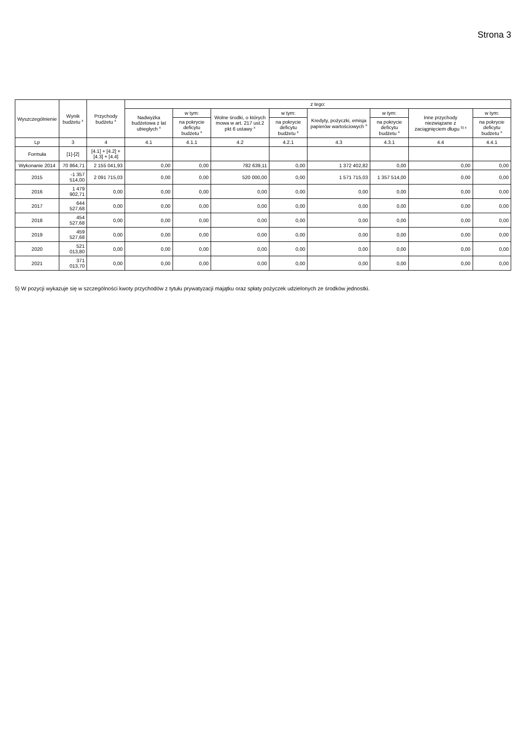Strona 3
| Wyszczególnienie | Wynik budżetu <sup>x</sup> | Przychody budżetu <sup>x</sup> | z tego: | | | | | | | |
| --- | --- | --- | --- | --- | --- | --- | --- | --- | --- | --- |
| | | | Nadwyżka budżetowa z lat ubiegłych <sup>x</sup> | w tym: | Wolne środki, o których mowa w art. 217 ust.2 pkt 6 ustawy <sup>x</sup> | w tym: | Kredyty, pożyczki, emisja papierów wartościowych <sup>x</sup> | w tym: | Inne przychody niezwiązane z zaciągnięciem długu <sup>5) x</sup> | w tym: |
| | | | | na pokrycie deficytu budżetu <sup>x</sup> | | na pokrycie deficytu budżetu <sup>x</sup> | | na pokrycie deficytu budżetu <sup>x</sup> | | na pokrycie deficytu budżetu <sup>x</sup> |
| Lp | 3 | 4 | 4.1 | 4.1.1 | 4.2 | 4.2.1 | 4.3 | 4.3.1 | 4.4 | 4.4.1 |
| Formuła | [1]-[2] | [4.1] + [4.2] + [4.3] + [4.4] | | | | | | | | |
| Wykonanie 2014 | 70 864,71 | 2 155 041,93 | 0,00 | 0,00 | 782 639,11 | 0,00 | 1 372 402,82 | 0,00 | 0,00 | 0,00 |
| 2015 | -1 357 514,00 | 2 091 715,03 | 0,00 | 0,00 | 520 000,00 | 0,00 | 1 571 715,03 | 1 357 514,00 | 0,00 | 0,00 |
| 2016 | 1 479 902,71 | 0,00 | 0,00 | 0,00 | 0,00 | 0,00 | 0,00 | 0,00 | 0,00 | 0,00 |
| 2017 | 644 527,68 | 0,00 | 0,00 | 0,00 | 0,00 | 0,00 | 0,00 | 0,00 | 0,00 | 0,00 |
| 2018 | 454 527,68 | 0,00 | 0,00 | 0,00 | 0,00 | 0,00 | 0,00 | 0,00 | 0,00 | 0,00 |
| 2019 | 459 527,68 | 0,00 | 0,00 | 0,00 | 0,00 | 0,00 | 0,00 | 0,00 | 0,00 | 0,00 |
| 2020 | 521 013,80 | 0,00 | 0,00 | 0,00 | 0,00 | 0,00 | 0,00 | 0,00 | 0,00 | 0,00 |
| 2021 | 371 013,70 | 0,00 | 0,00 | 0,00 | 0,00 | 0,00 | 0,00 | 0,00 | 0,00 | 0,00 |
5) W pozycji wykazuje się w szczególności kwoty przychodów z tytułu prywatyzacji majątku oraz spłaty pożyczek udzielonych ze środków jednostki.